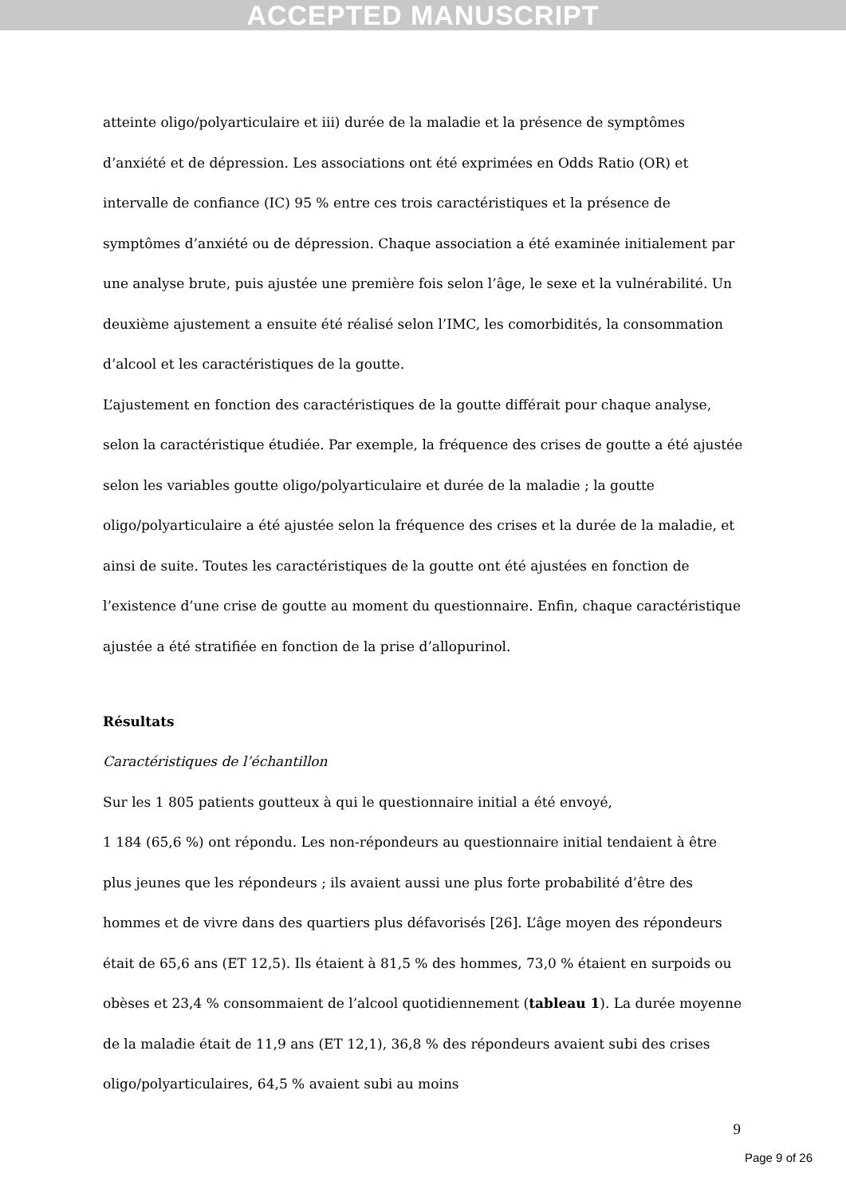ACCEPTED MANUSCRIPT
atteinte oligo/polyarticulaire et iii) durée de la maladie et la présence de symptômes d’anxiété et de dépression. Les associations ont été exprimées en Odds Ratio (OR) et intervalle de confiance (IC) 95 % entre ces trois caractéristiques et la présence de symptômes d’anxiété ou de dépression. Chaque association a été examinée initialement par une analyse brute, puis ajustée une première fois selon l’âge, le sexe et la vulnérabilité. Un deuxième ajustement a ensuite été réalisé selon l’IMC, les comorbidités, la consommation d’alcool et les caractéristiques de la goutte.
L’ajustement en fonction des caractéristiques de la goutte différait pour chaque analyse, selon la caractéristique étudiée. Par exemple, la fréquence des crises de goutte a été ajustée selon les variables goutte oligo/polyarticulaire et durée de la maladie ; la goutte oligo/polyarticulaire a été ajustée selon la fréquence des crises et la durée de la maladie, et ainsi de suite. Toutes les caractéristiques de la goutte ont été ajustées en fonction de l’existence d’une crise de goutte au moment du questionnaire. Enfin, chaque caractéristique ajustée a été stratifiée en fonction de la prise d’allopurinol.
Résultats
Caractéristiques de l’échantillon
Sur les 1 805 patients goutteux à qui le questionnaire initial a été envoyé,
1 184 (65,6 %) ont répondu. Les non-répondeurs au questionnaire initial tendaient à être plus jeunes que les répondeurs ; ils avaient aussi une plus forte probabilité d’être des hommes et de vivre dans des quartiers plus défavorisés [26]. L’âge moyen des répondeurs était de 65,6 ans (ET 12,5). Ils étaient à 81,5 % des hommes, 73,0 % étaient en surpoids ou obèses et 23,4 % consommaient de l’alcool quotidiennement (tableau 1). La durée moyenne de la maladie était de 11,9 ans (ET 12,1), 36,8 % des répondeurs avaient subi des crises oligo/polyarticulaires, 64,5 % avaient subi au moins
9
Page 9 of 26